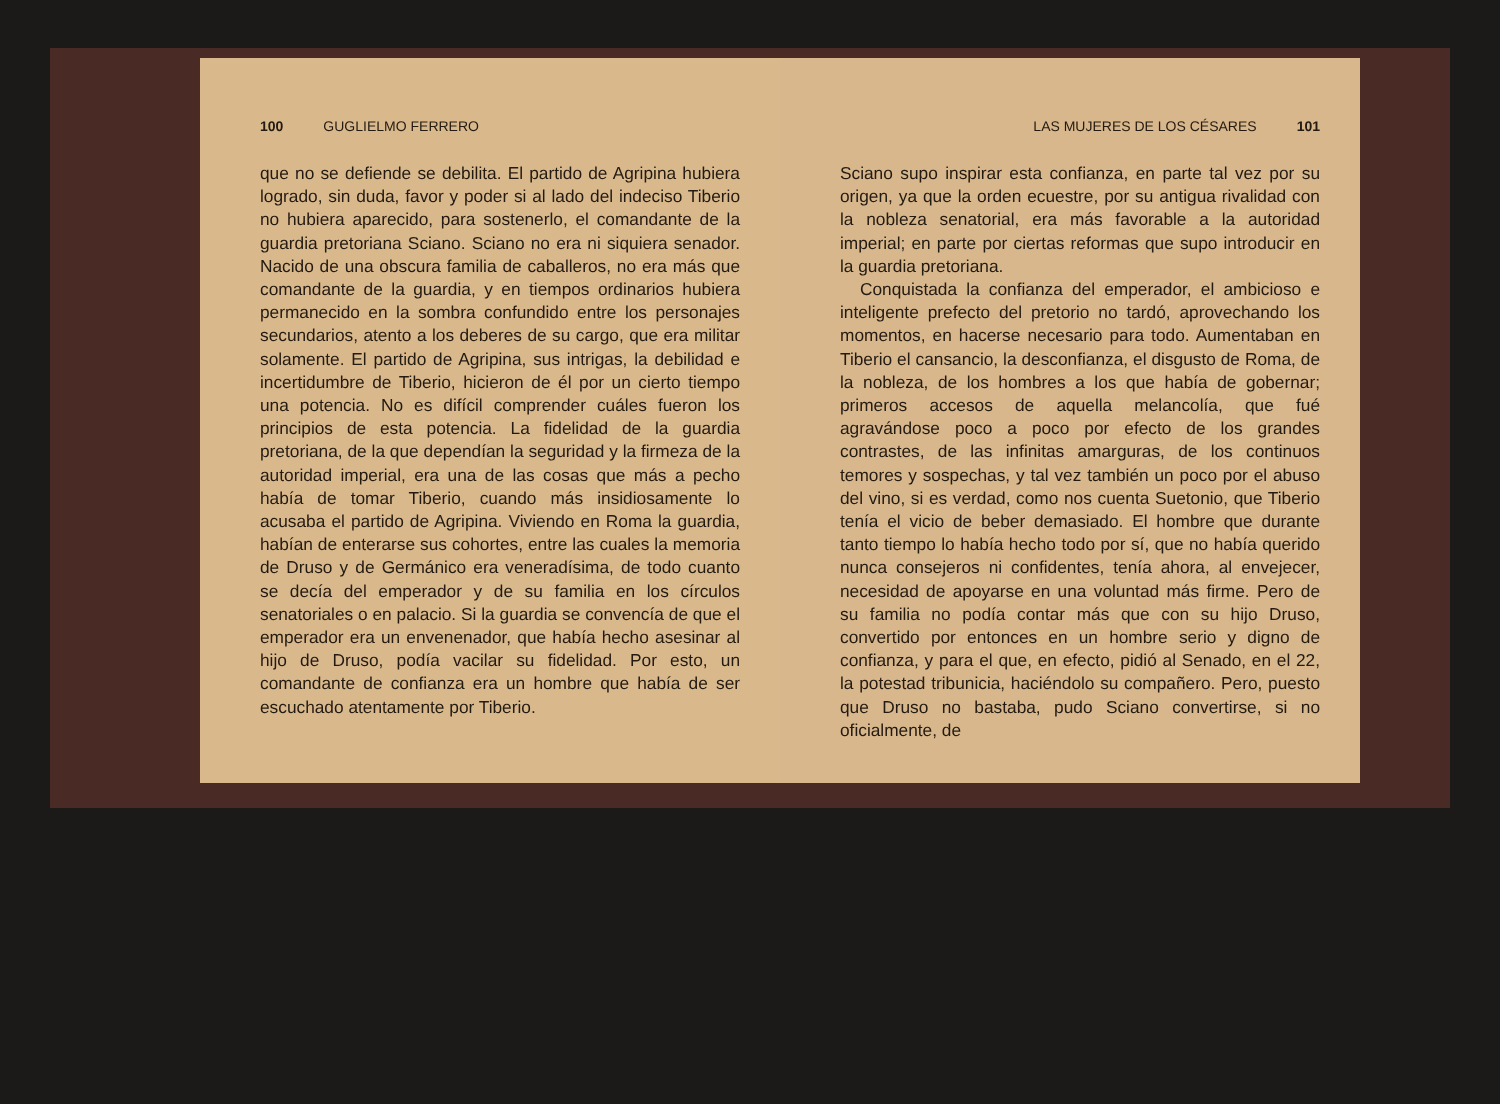100 GUGLIELMO FERRERO
que no se defiende se debilita. El partido de Agripina hubiera logrado, sin duda, favor y poder si al lado del indeciso Tiberio no hubiera aparecido, para sostenerlo, el comandante de la guardia pretoriana Sciano. Sciano no era ni siquiera senador. Nacido de una obscura familia de caballeros, no era más que comandante de la guardia, y en tiempos ordinarios hubiera permanecido en la sombra confundido entre los personajes secundarios, atento a los deberes de su cargo, que era militar solamente. El partido de Agripina, sus intrigas, la debilidad e incertidumbre de Tiberio, hicieron de él por un cierto tiempo una potencia. No es difícil comprender cuáles fueron los principios de esta potencia. La fidelidad de la guardia pretoriana, de la que dependían la seguridad y la firmeza de la autoridad imperial, era una de las cosas que más a pecho había de tomar Tiberio, cuando más insidiosamente lo acusaba el partido de Agripina. Viviendo en Roma la guardia, habían de enterarse sus cohortes, entre las cuales la memoria de Druso y de Germánico era veneradísima, de todo cuanto se decía del emperador y de su familia en los círculos senatoriales o en palacio. Si la guardia se convencía de que el emperador era un envenenador, que había hecho asesinar al hijo de Druso, podía vacilar su fidelidad. Por esto, un comandante de confianza era un hombre que había de ser escuchado atentamente por Tiberio.
LAS MUJERES DE LOS CÉSARES 101
Sciano supo inspirar esta confianza, en parte tal vez por su origen, ya que la orden ecuestre, por su antigua rivalidad con la nobleza senatorial, era más favorable a la autoridad imperial; en parte por ciertas reformas que supo introducir en la guardia pretoriana.
Conquistada la confianza del emperador, el ambicioso e inteligente prefecto del pretorio no tardó, aprovechando los momentos, en hacerse necesario para todo. Aumentaban en Tiberio el cansancio, la desconfianza, el disgusto de Roma, de la nobleza, de los hombres a los que había de gobernar; primeros accesos de aquella melancolía, que fué agravándose poco a poco por efecto de los grandes contrastes, de las infinitas amarguras, de los continuos temores y sospechas, y tal vez también un poco por el abuso del vino, si es verdad, como nos cuenta Suetonio, que Tiberio tenía el vicio de beber demasiado. El hombre que durante tanto tiempo lo había hecho todo por sí, que no había querido nunca consejeros ni confidentes, tenía ahora, al envejecer, necesidad de apoyarse en una voluntad más firme. Pero de su familia no podía contar más que con su hijo Druso, convertido por entonces en un hombre serio y digno de confianza, y para el que, en efecto, pidió al Senado, en el 22, la potestad tribunicia, haciéndolo su compañero. Pero, puesto que Druso no bastaba, pudo Sciano convertirse, si no oficialmente, de